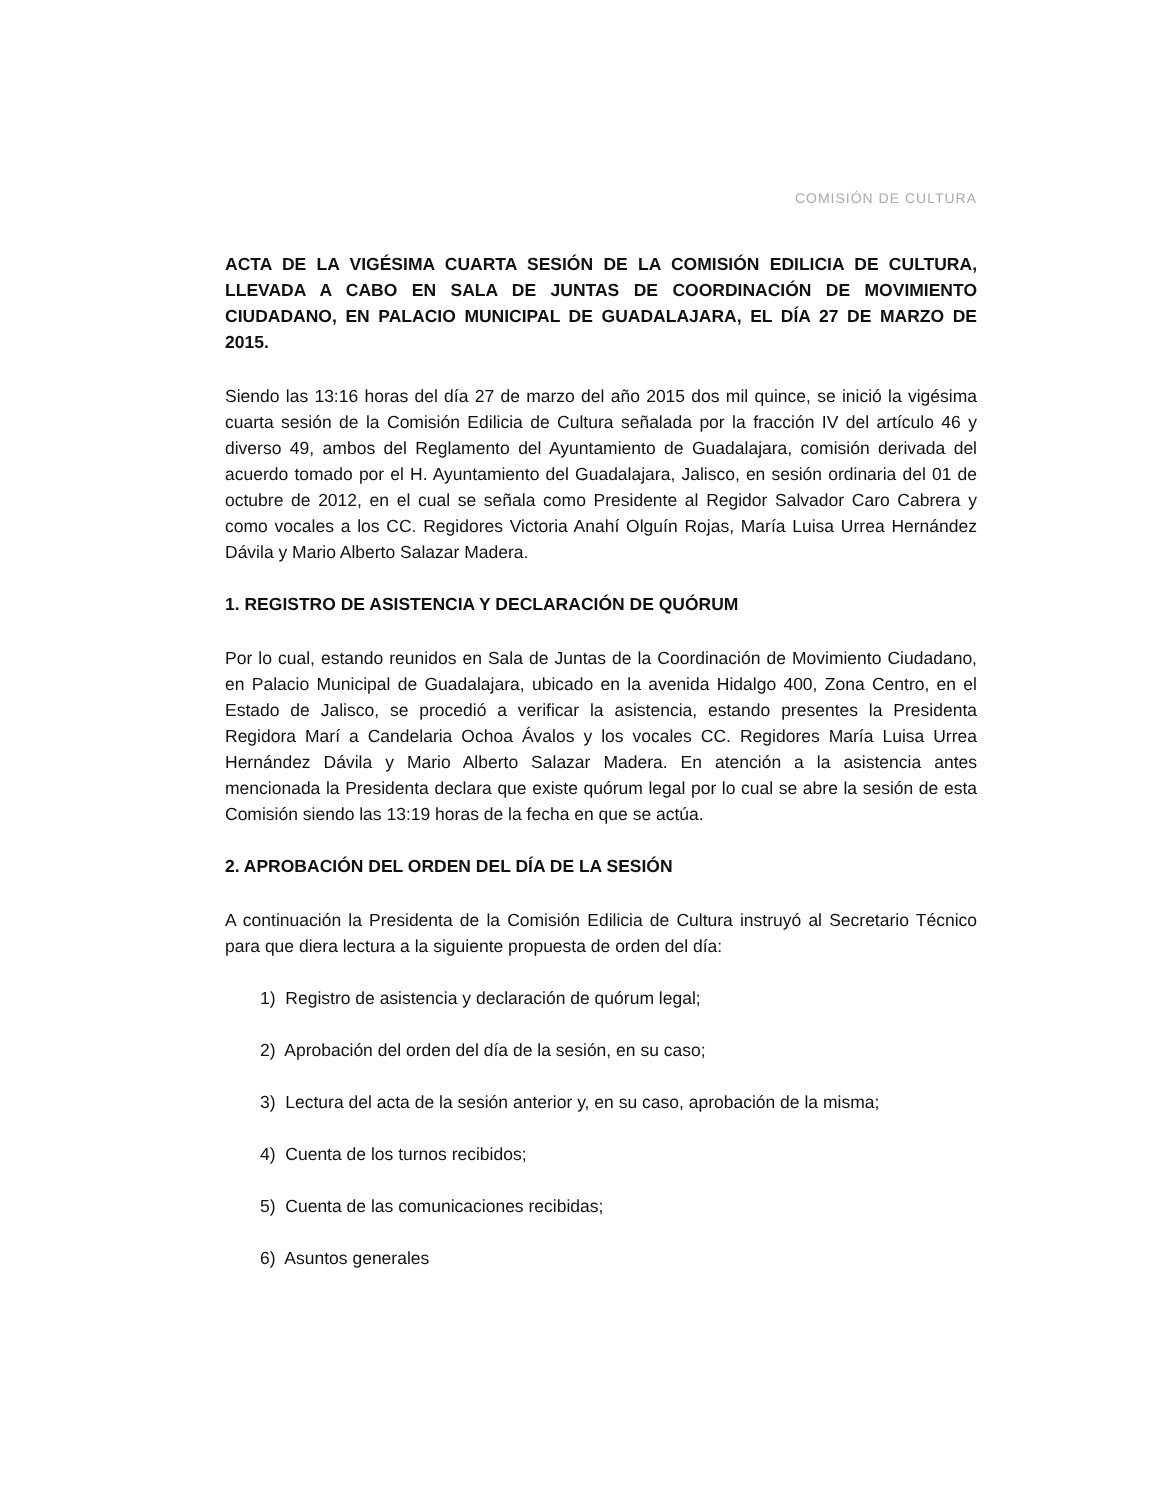COMISIÓN DE CULTURA
ACTA DE LA VIGÉSIMA CUARTA SESIÓN DE LA COMISIÓN EDILICIA DE CULTURA, LLEVADA A CABO EN SALA DE JUNTAS DE COORDINACIÓN DE MOVIMIENTO CIUDADANO, EN PALACIO MUNICIPAL DE GUADALAJARA, EL DÍA 27 DE MARZO DE 2015.
Siendo las 13:16 horas del día 27 de marzo del año 2015 dos mil quince, se inició la vigésima cuarta sesión de la Comisión Edilicia de Cultura señalada por la fracción IV del artículo 46 y diverso 49, ambos del Reglamento del Ayuntamiento de Guadalajara, comisión derivada del acuerdo tomado por el H. Ayuntamiento del Guadalajara, Jalisco, en sesión ordinaria del 01 de octubre de 2012, en el cual se señala como Presidente al Regidor Salvador Caro Cabrera y como vocales a los CC. Regidores Victoria Anahí Olguín Rojas, María Luisa Urrea Hernández Dávila y Mario Alberto Salazar Madera.
1. REGISTRO DE ASISTENCIA Y DECLARACIÓN DE QUÓRUM
Por lo cual, estando reunidos en Sala de Juntas de la Coordinación de Movimiento Ciudadano, en Palacio Municipal de Guadalajara, ubicado en la avenida Hidalgo 400, Zona Centro, en el Estado de Jalisco, se procedió a verificar la asistencia, estando presentes la Presidenta Regidora Marí a Candelaria Ochoa Ávalos y los vocales CC. Regidores María Luisa Urrea Hernández Dávila y Mario Alberto Salazar Madera. En atención a la asistencia antes mencionada la Presidenta declara que existe quórum legal por lo cual se abre la sesión de esta Comisión siendo las 13:19 horas de la fecha en que se actúa.
2. APROBACIÓN DEL ORDEN DEL DÍA DE LA SESIÓN
A continuación la Presidenta de la Comisión Edilicia de Cultura instruyó al Secretario Técnico para que diera lectura a la siguiente propuesta de orden del día:
1) Registro de asistencia y declaración de quórum legal;
2) Aprobación del orden del día de la sesión, en su caso;
3) Lectura del acta de la sesión anterior y, en su caso, aprobación de la misma;
4) Cuenta de los turnos recibidos;
5) Cuenta de las comunicaciones recibidas;
6) Asuntos generales